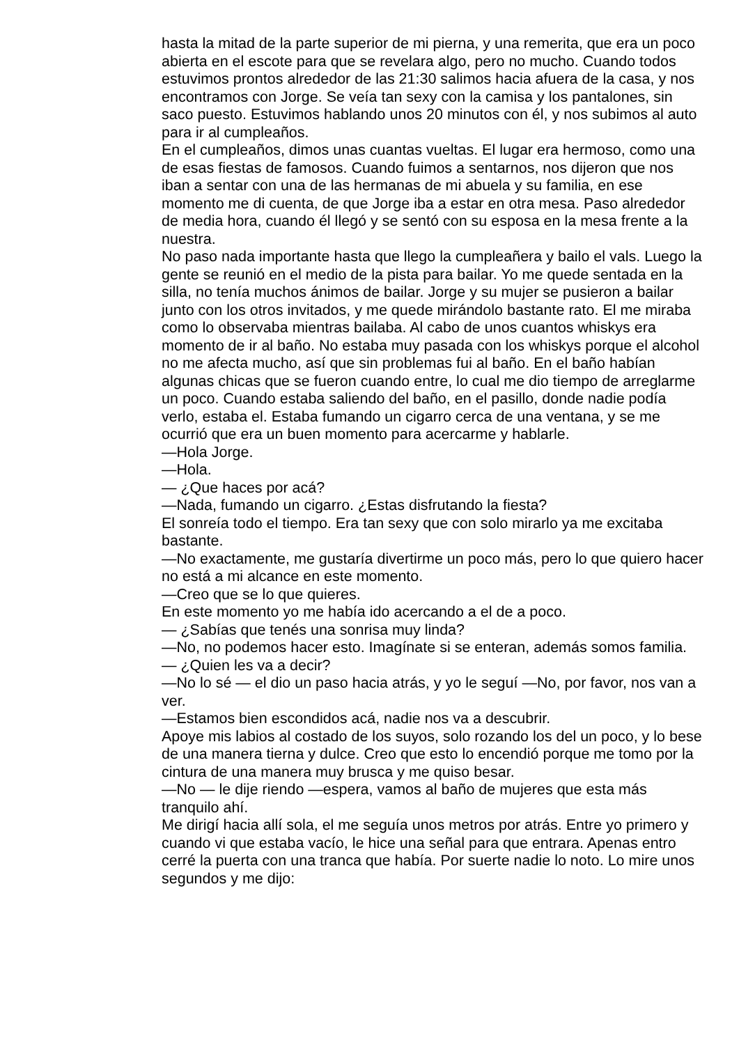hasta la mitad de la parte superior de mi pierna, y una remerita, que era un poco abierta en el escote para que se revelara algo, pero no mucho. Cuando todos estuvimos prontos alrededor de las 21:30 salimos hacia afuera de la casa, y nos encontramos con Jorge. Se veía tan sexy con la camisa y los pantalones, sin saco puesto. Estuvimos hablando unos 20 minutos con él, y nos subimos al auto para ir al cumpleaños.
En el cumpleaños, dimos unas cuantas vueltas. El lugar era hermoso, como una de esas fiestas de famosos. Cuando fuimos a sentarnos, nos dijeron que nos iban a sentar con una de las hermanas de mi abuela y su familia, en ese momento me di cuenta, de que Jorge iba a estar en otra mesa. Paso alrededor de media hora, cuando él llegó y se sentó con su esposa en la mesa frente a la nuestra.
No paso nada importante hasta que llego la cumpleañera y bailo el vals. Luego la gente se reunió en el medio de la pista para bailar. Yo me quede sentada en la silla, no tenía muchos ánimos de bailar. Jorge y su mujer se pusieron a bailar junto con los otros invitados, y me quede mirándolo bastante rato. El me miraba como lo observaba mientras bailaba. Al cabo de unos cuantos whiskys era momento de ir al baño. No estaba muy pasada con los whiskys porque el alcohol no me afecta mucho, así que sin problemas fui al baño. En el baño habían algunas chicas que se fueron cuando entre, lo cual me dio tiempo de arreglarme un poco. Cuando estaba saliendo del baño, en el pasillo, donde nadie podía verlo, estaba el. Estaba fumando un cigarro cerca de una ventana, y se me ocurrió que era un buen momento para acercarme y hablarle.
—Hola Jorge.
—Hola.
— ¿Que haces por acá?
—Nada, fumando un cigarro. ¿Estas disfrutando la fiesta?
El sonreía todo el tiempo. Era tan sexy que con solo mirarlo ya me excitaba bastante.
—No exactamente, me gustaría divertirme un poco más, pero lo que quiero hacer no está a mi alcance en este momento.
—Creo que se lo que quieres.
En este momento yo me había ido acercando a el de a poco.
— ¿Sabías que tenés una sonrisa muy linda?
—No, no podemos hacer esto. Imagínate si se enteran, además somos familia.
— ¿Quien les va a decir?
—No lo sé — el dio un paso hacia atrás, y yo le seguí —No, por favor, nos van a ver.
—Estamos bien escondidos acá, nadie nos va a descubrir.
Apoye mis labios al costado de los suyos, solo rozando los del un poco, y lo bese de una manera tierna y dulce. Creo que esto lo encendió porque me tomo por la cintura de una manera muy brusca y me quiso besar.
—No — le dije riendo —espera, vamos al baño de mujeres que esta más tranquilo ahí.
Me dirigí hacia allí sola, el me seguía unos metros por atrás. Entre yo primero y cuando vi que estaba vacío, le hice una señal para que entrara. Apenas entro cerré la puerta con una tranca que había. Por suerte nadie lo noto. Lo mire unos segundos y me dijo: